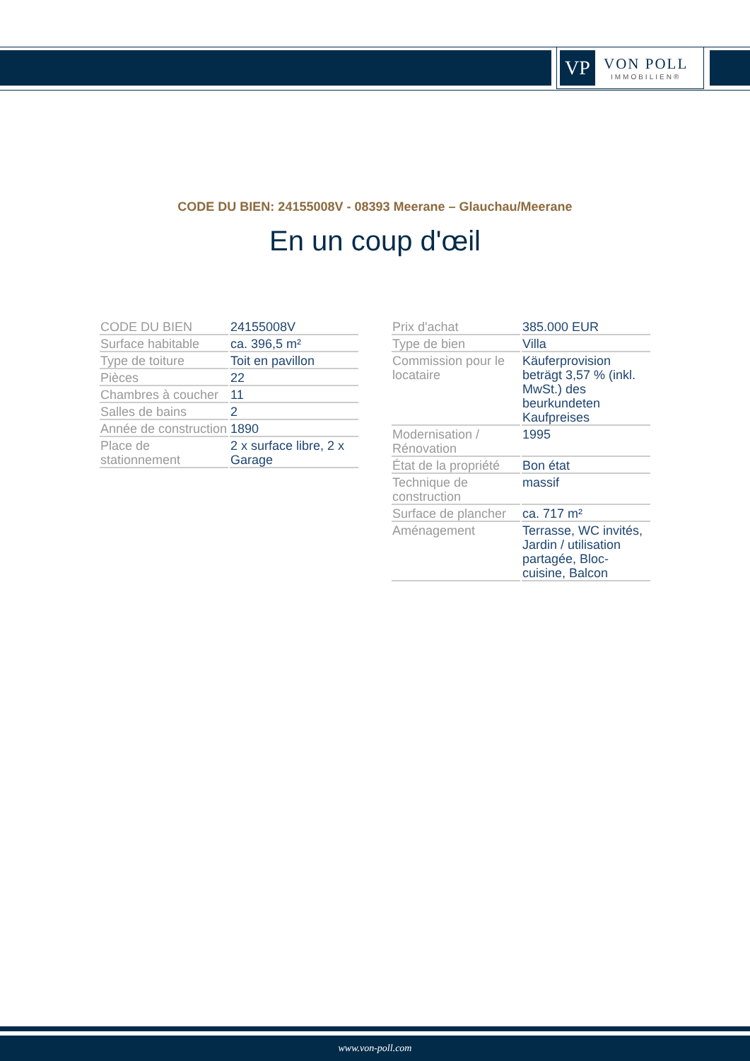VP
VON POLL
IMMOBILIEN®
CODE DU BIEN: 24155008V - 08393 Meerane – Glauchau/Meerane
En un coup d'œil
| CODE DU BIEN | 24155008V |
| Surface habitable | ca. 396,5 m² |
| Type de toiture | Toit en pavillon |
| Pièces | 22 |
| Chambres à coucher | 11 |
| Salles de bains | 2 |
| Année de construction | 1890 |
| Place de stationnement | 2 x surface libre, 2 x Garage |
| Prix d'achat | 385.000 EUR |
| Type de bien | Villa |
| Commission pour le locataire | Käuferprovision beträgt 3,57 % (inkl. MwSt.) des beurkundeten Kaufpreises |
| Modernisation / Rénovation | 1995 |
| État de la propriété | Bon état |
| Technique de construction | massif |
| Surface de plancher | ca. 717 m² |
| Aménagement | Terrasse, WC invités, Jardin / utilisation partagée, Bloc-cuisine, Balcon |
www.von-poll.com